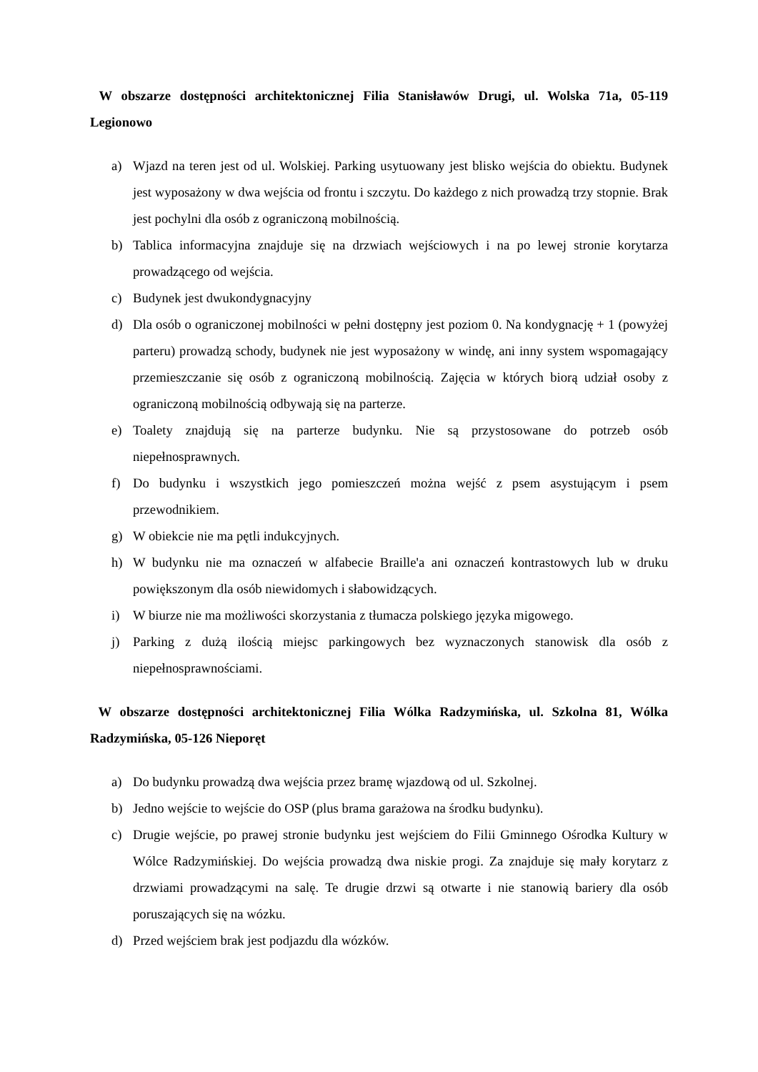W obszarze dostępności architektonicznej Filia Stanisławów Drugi, ul. Wolska 71a, 05-119 Legionowo
a) Wjazd na teren jest od ul. Wolskiej. Parking usytuowany jest blisko wejścia do obiektu. Budynek jest wyposażony w dwa wejścia od frontu i szczytu. Do każdego z nich prowadzą trzy stopnie. Brak jest pochylni dla osób z ograniczoną mobilnością.
b) Tablica informacyjna znajduje się na drzwiach wejściowych i na po lewej stronie korytarza prowadzącego od wejścia.
c) Budynek jest dwukondygnacyjny
d) Dla osób o ograniczonej mobilności w pełni dostępny jest poziom 0. Na kondygnację + 1 (powyżej parteru) prowadzą schody, budynek nie jest wyposażony w windę, ani inny system wspomagający przemieszczanie się osób z ograniczoną mobilnością. Zajęcia w których biorą udział osoby z ograniczoną mobilnością odbywają się na parterze.
e) Toalety znajdują się na parterze budynku. Nie są przystosowane do potrzeb osób niepełnosprawnych.
f) Do budynku i wszystkich jego pomieszczeń można wejść z psem asystującym i psem przewodnikiem.
g) W obiekcie nie ma pętli indukcyjnych.
h) W budynku nie ma oznaczeń w alfabecie Braille'a ani oznaczeń kontrastowych lub w druku powiększonym dla osób niewidomych i słabowidzących.
i) W biurze nie ma możliwości skorzystania z tłumacza polskiego języka migowego.
j) Parking z dużą ilością miejsc parkingowych bez wyznaczonych stanowisk dla osób z niepełnosprawnościami.
W obszarze dostępności architektonicznej Filia Wólka Radzymińska, ul. Szkolna 81, Wólka Radzymińska, 05-126 Nieporęt
a) Do budynku prowadzą dwa wejścia przez bramę wjazdową od ul. Szkolnej.
b) Jedno wejście to wejście do OSP (plus brama garażowa na środku budynku).
c) Drugie wejście, po prawej stronie budynku jest wejściem do Filii Gminnego Ośrodka Kultury w Wólce Radzymińskiej. Do wejścia prowadzą dwa niskie progi. Za znajduje się mały korytarz z drzwiami prowadzącymi na salę. Te drugie drzwi są otwarte i nie stanowią bariery dla osób poruszających się na wózku.
d) Przed wejściem brak jest podjazdu dla wózków.